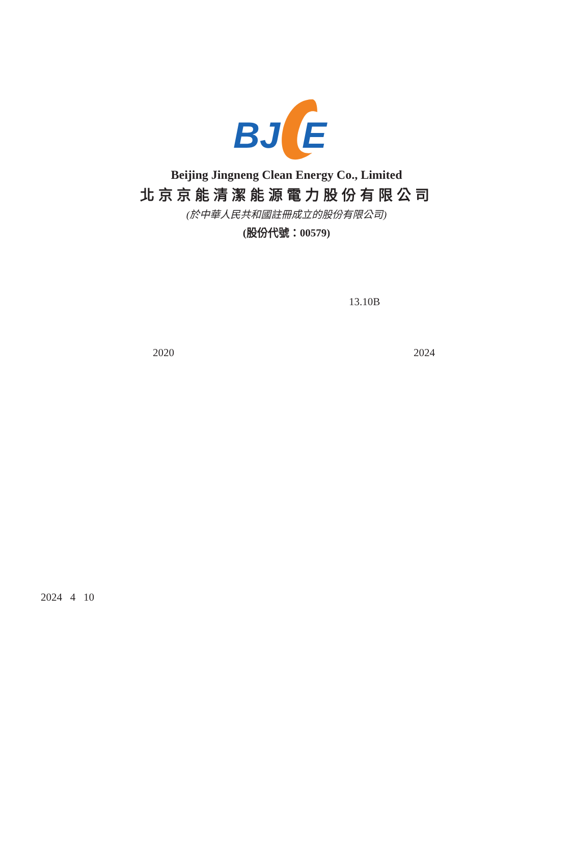BJ
E
Beijing Jingneng Clean Energy Co., Limited
北京京能清潔能源電力股份有限公司
(於中華人民共和國註冊成立的股份有限公司)
(股份代號：00579)
13.10B
2020 2024
2024 4 10